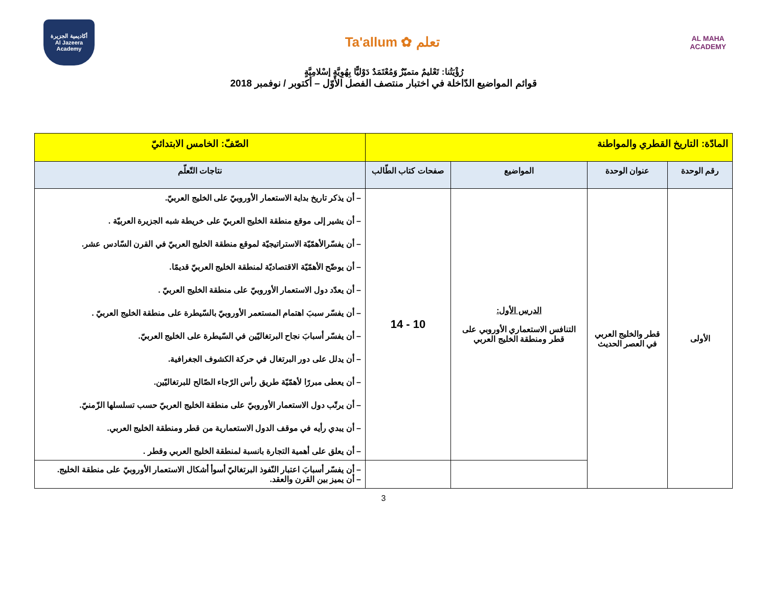أكاديمية الجزيرة
Al Jazeera Academy
Ta'allum ✿ تعلم
AL MAHA
ACADEMY
رُؤْيَتُنا: تَعْليمٌ متميّزٌ وَمُعْتَمَدٌ دَوْليًّا بِهُوِيَّةٍ إسْلامِيَّةٍ
قوائم المواضيع الدّاخلة في اختبار منتصف الفصل الأوّل – أكتوبر / نوفمبر 2018
| المادّة: التاريخ القطري والمواطنة | | | | الصّفّ: الخامس الابتدائيّ |
| رقم الوحدة | عنوان الوحدة | المواضيع | صفحات كتاب الطّالب | نتاجات التّعلّم |
| الأولى | قطر والخليج العربي في العصر الحديث | الدرس الأول: التنافس الاستعماري الأوروبي على قطر ومنطقة الخليج العربي | 10 - 14 | – أن يذكر تاريخ بداية الاستعمار الأوروبيّ على الخليج العربيّ. – أن يشير إلى موقع منطقة الخليج العربيّ على خريطة شبه الجزيرة العربيّة . – أن يفسّرالأهمّيّة الاستراتيجيّة لموقع منطقة الخليج العربيّ في القرن السّادس عشر. – أن يوضّح الأهمّيّة الاقتصاديّة لمنطقة الخليج العربيّ قديمًا. – أن يعدّد دول الاستعمار الأوروبيّ على منطقة الخليج العربيّ . – أن يفسّر سببَ اهتمام المستعمر الأوروبيّ بالسّيطرة على منطقة الخليج العربيّ . – أن يفسّر أسبابَ نجاح البرتغاليّين في السّيطرة على الخليج العربيّ. – أن يدلل على دور البرتغال في حركة الكشوف الجغرافية. – أن يعطى مبررًا لأهمّيّة طريق رأس الرّجاء الصّالح للبرتغاليّين. – أن يرتّب دول الاستعمار الأوروبيّ على منطقة الخليج العربيّ حسب تسلسلها الزّمنيّ. – أن يبدي رأيه في موقف الدول الاستعمارية من قطر ومنطقة الخليج العربي. – أن يعلق على أهمية التجارة بانسبة لمنطقة الخليج العربي وقطر . |
| | | | | – أن يفسّر أسبابَ اعتبار النّفوذ البرتغاليّ أسوأ أشكال الاستعمار الأوروبيّ على منطقة الخليج. – أن يميز بين القرن والعقد. |
3